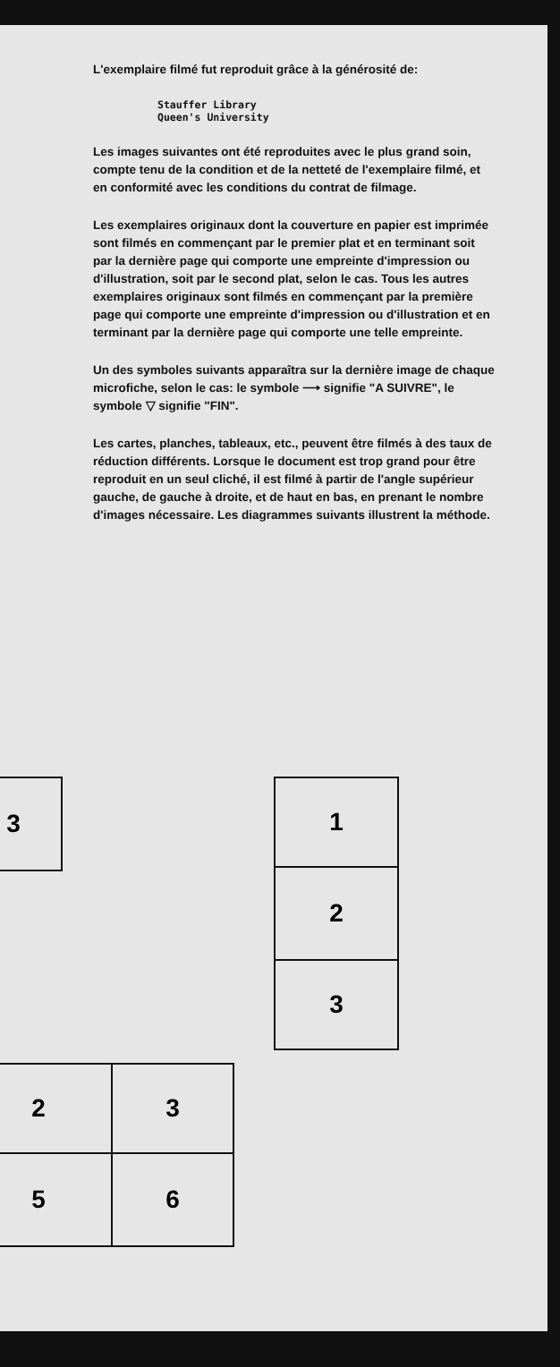L'exemplaire filmé fut reproduit grâce à la générosité de:
Stauffer Library
Queen's University
Les images suivantes ont été reproduites avec le plus grand soin, compte tenu de la condition et de la netteté de l'exemplaire filmé, et en conformité avec les conditions du contrat de filmage.
Les exemplaires originaux dont la couverture en papier est imprimée sont filmés en commençant par le premier plat et en terminant soit par la dernière page qui comporte une empreinte d'impression ou d'illustration, soit par le second plat, selon le cas. Tous les autres exemplaires originaux sont filmés en commençant par la première page qui comporte une empreinte d'impression ou d'illustration et en terminant par la dernière page qui comporte une telle empreinte.
Un des symboles suivants apparaîtra sur la dernière image de chaque microfiche, selon le cas: le symbole ⟶ signifie "A SUIVRE", le symbole ▽ signifie "FIN".
Les cartes, planches, tableaux, etc., peuvent être filmés à des taux de réduction différents. Lorsque le document est trop grand pour être reproduit en un seul cliché, il est filmé à partir de l'angle supérieur gauche, de gauche à droite, et de haut en bas, en prenant le nombre d'images nécessaire. Les diagrammes suivants illustrent la méthode.
| 3 |
| 1 |
| 2 |
| 3 |
| 2 | 3 |
| 5 | 6 |